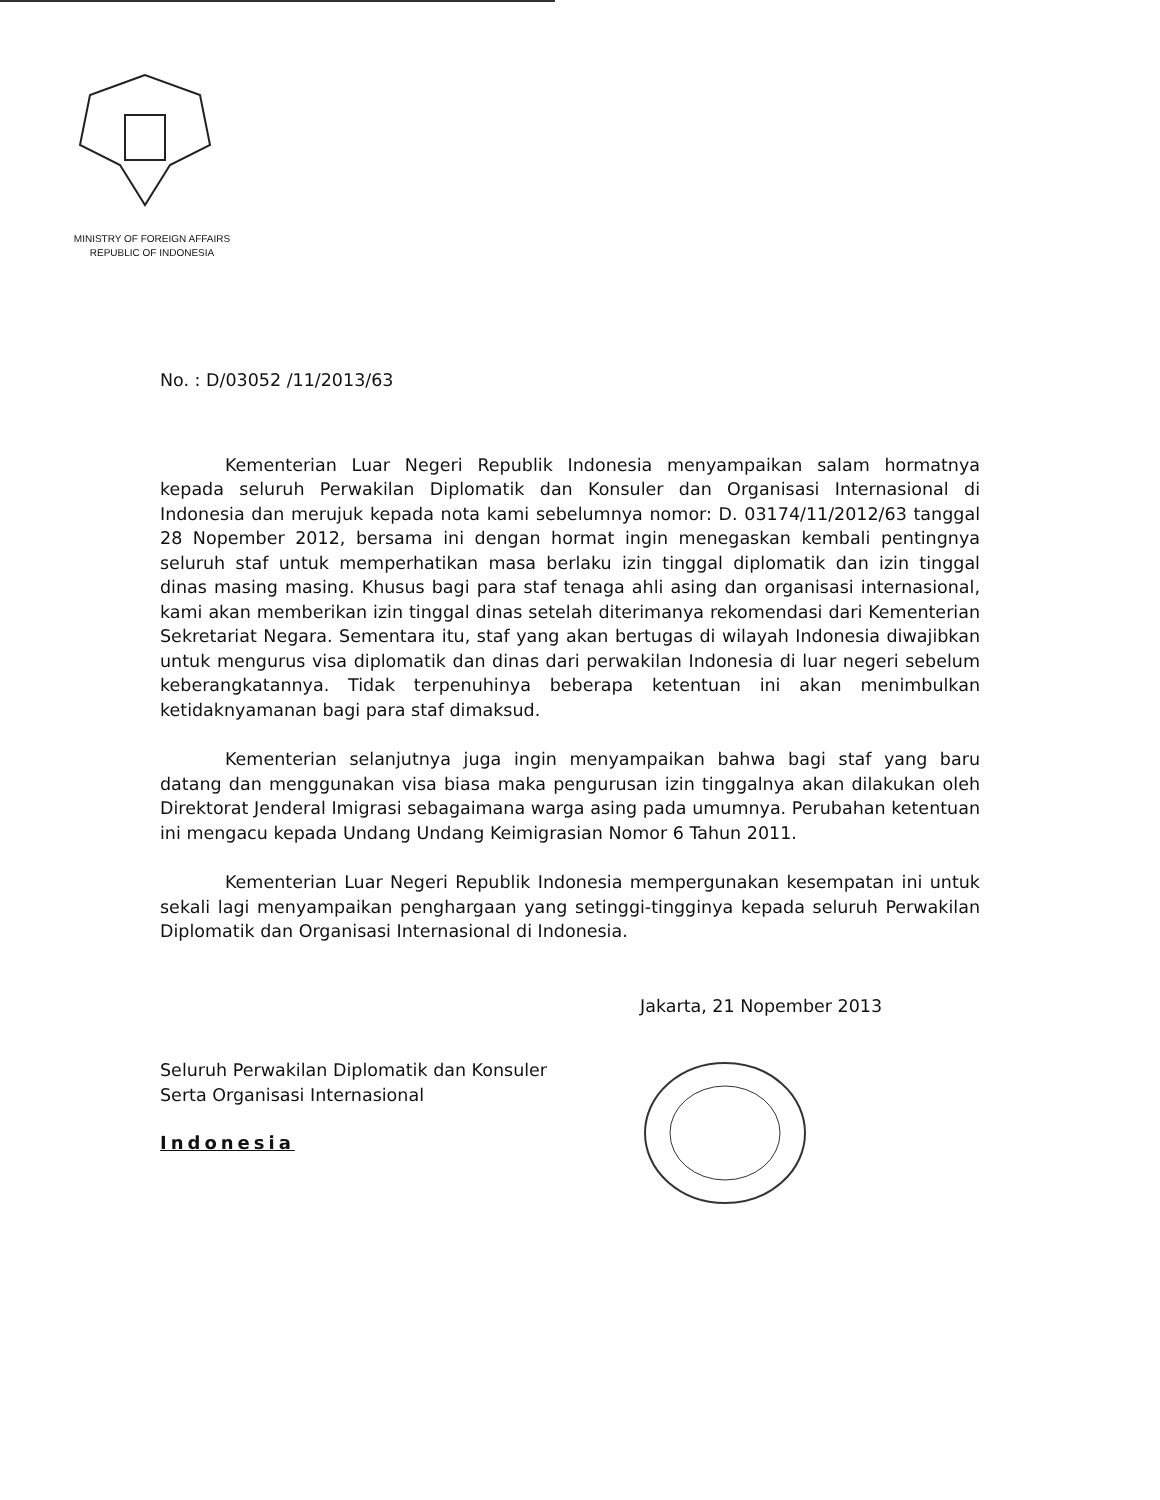MINISTRY OF FOREIGN AFFAIRS
REPUBLIC OF INDONESIA
No. : D/03052 /11/2013/63
Kementerian Luar Negeri Republik Indonesia menyampaikan salam hormatnya kepada seluruh Perwakilan Diplomatik dan Konsuler dan Organisasi Internasional di Indonesia dan merujuk kepada nota kami sebelumnya nomor: D. 03174/11/2012/63 tanggal 28 Nopember 2012, bersama ini dengan hormat ingin menegaskan kembali pentingnya seluruh staf untuk memperhatikan masa berlaku izin tinggal diplomatik dan izin tinggal dinas masing masing. Khusus bagi para staf tenaga ahli asing dan organisasi internasional, kami akan memberikan izin tinggal dinas setelah diterimanya rekomendasi dari Kementerian Sekretariat Negara. Sementara itu, staf yang akan bertugas di wilayah Indonesia diwajibkan untuk mengurus visa diplomatik dan dinas dari perwakilan Indonesia di luar negeri sebelum keberangkatannya. Tidak terpenuhinya beberapa ketentuan ini akan menimbulkan ketidaknyamanan bagi para staf dimaksud.
Kementerian selanjutnya juga ingin menyampaikan bahwa bagi staf yang baru datang dan menggunakan visa biasa maka pengurusan izin tinggalnya akan dilakukan oleh Direktorat Jenderal Imigrasi sebagaimana warga asing pada umumnya. Perubahan ketentuan ini mengacu kepada Undang Undang Keimigrasian Nomor 6 Tahun 2011.
Kementerian Luar Negeri Republik Indonesia mempergunakan kesempatan ini untuk sekali lagi menyampaikan penghargaan yang setinggi-tingginya kepada seluruh Perwakilan Diplomatik dan Organisasi Internasional di Indonesia.
Jakarta, 21 Nopember 2013
Seluruh Perwakilan Diplomatik dan Konsuler
Serta Organisasi Internasional
Indonesia